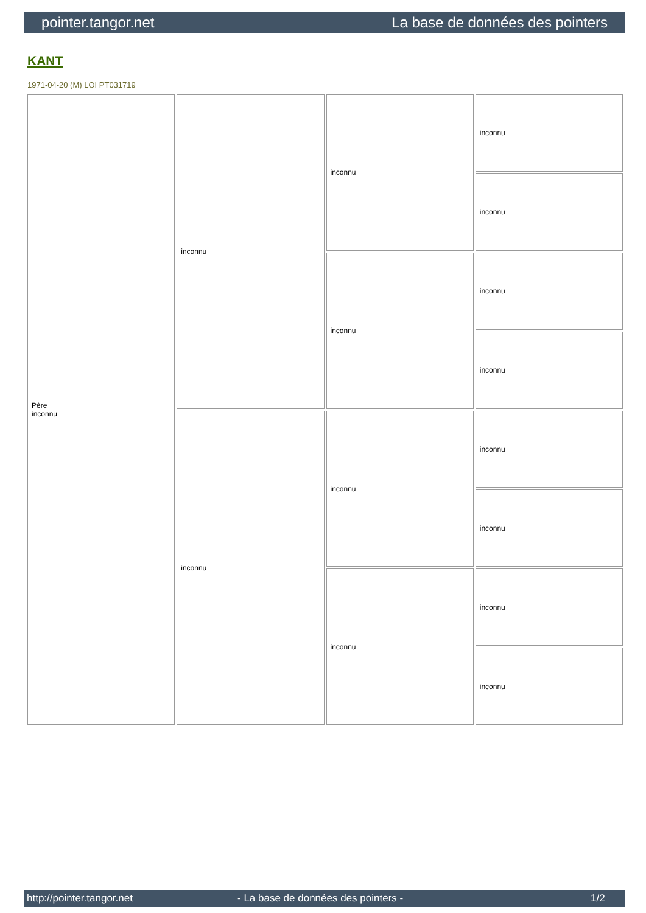pointer.tangor.net La base de données des pointers
KANT
1971-04-20 (M) LOI PT031719
| Père inconnu | inconnu | inconnu | inconnu |
| | | | inconnu |
| | | inconnu | inconnu |
| | | | inconnu |
| | inconnu | inconnu | inconnu |
| | | | inconnu |
| | | inconnu | inconnu |
| | | | inconnu |
http://pointer.tangor.net - La base de données des pointers - 1/2